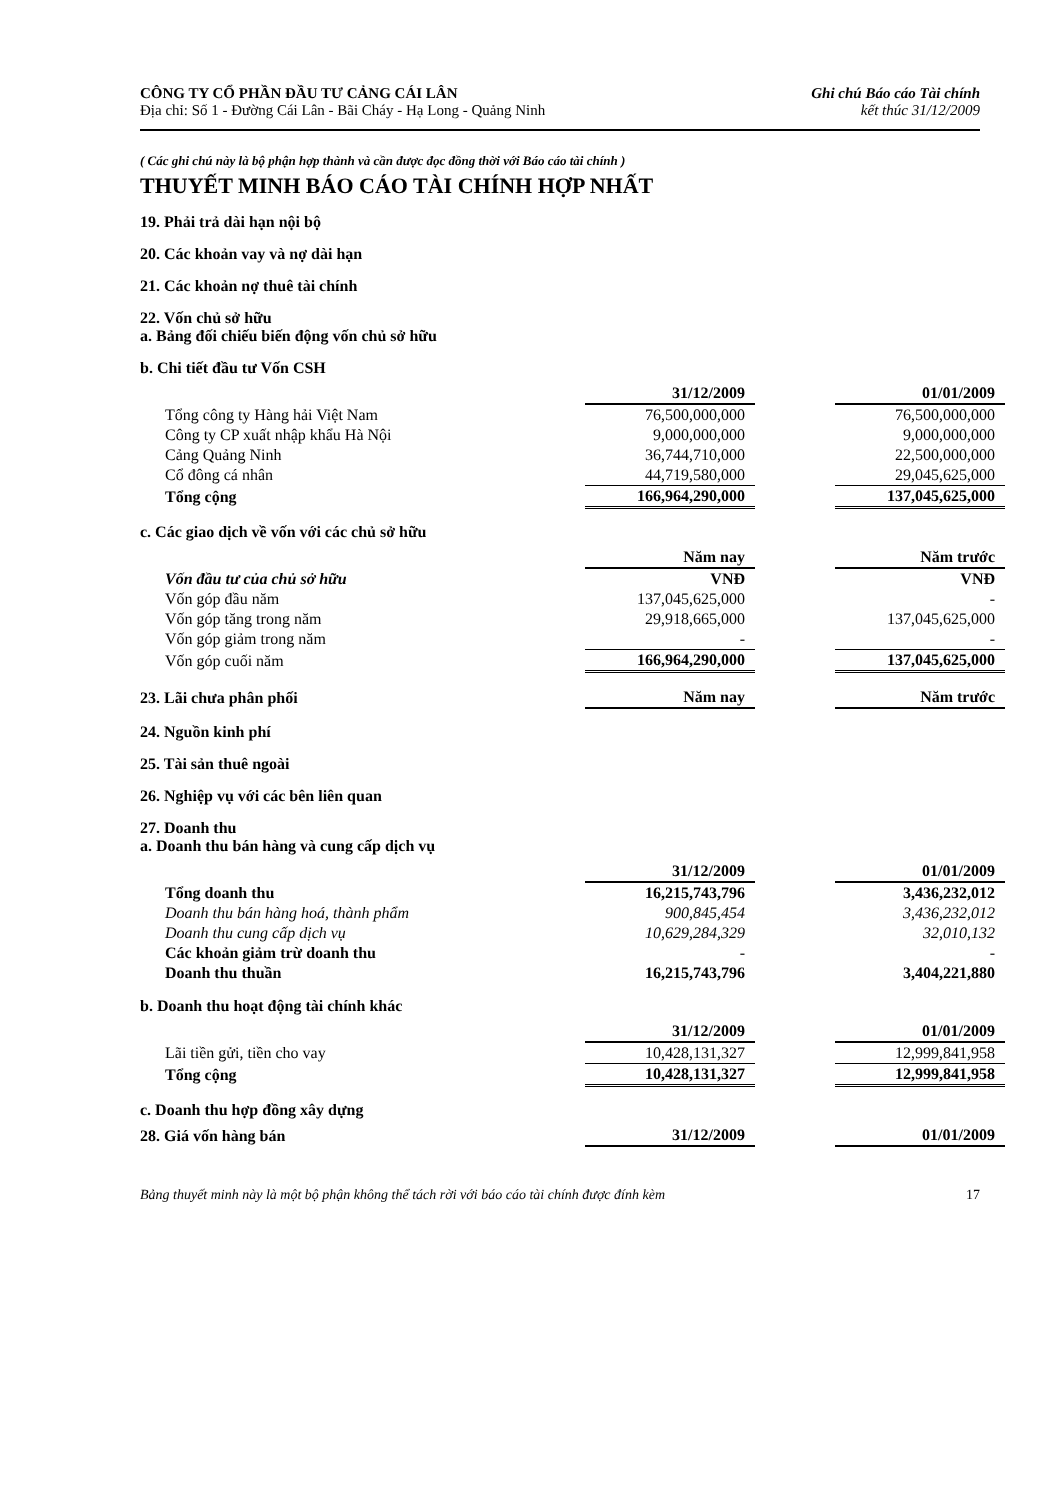CÔNG TY CỔ PHẦN ĐẦU TƯ CẢNG CÁI LÂN
Địa chỉ: Số 1 - Đường Cái Lân - Bãi Cháy - Hạ Long - Quảng Ninh
Ghi chú Báo cáo Tài chính
kết thúc 31/12/2009
( Các ghi chú này là bộ phận hợp thành và cần được đọc đồng thời với Báo cáo tài chính )
THUYẾT MINH BÁO CÁO TÀI CHÍNH HỢP NHẤT
19. Phải trả dài hạn nội bộ
20. Các khoản vay và nợ dài hạn
21. Các khoản nợ thuê tài chính
22. Vốn chủ sở hữu
a. Bảng đối chiếu biến động vốn chủ sở hữu
b. Chi tiết đầu tư Vốn CSH
| | 31/12/2009 | | 01/01/2009 |
| Tổng công ty Hàng hải Việt Nam | 76,500,000,000 | | 76,500,000,000 |
| Công ty CP xuất nhập khẩu Hà Nội | 9,000,000,000 | | 9,000,000,000 |
| Cảng Quảng Ninh | 36,744,710,000 | | 22,500,000,000 |
| Cổ đông cá nhân | 44,719,580,000 | | 29,045,625,000 |
| Tổng cộng | 166,964,290,000 | | 137,045,625,000 |
c. Các giao dịch về vốn với các chủ sở hữu
| | Năm nay | | Năm trước |
| Vốn đầu tư của chủ sở hữu | VNĐ | | VNĐ |
| Vốn góp đầu năm | 137,045,625,000 | | - |
| Vốn góp tăng trong năm | 29,918,665,000 | | 137,045,625,000 |
| Vốn góp giảm trong năm | - | | - |
| Vốn góp cuối năm | 166,964,290,000 | | 137,045,625,000 |
| 23. Lãi chưa phân phối | Năm nay | | Năm trước |
24. Nguồn kinh phí
25. Tài sản thuê ngoài
26. Nghiệp vụ với các bên liên quan
27. Doanh thu
a. Doanh thu bán hàng và cung cấp dịch vụ
| | 31/12/2009 | | 01/01/2009 |
| Tổng doanh thu | 16,215,743,796 | | 3,436,232,012 |
| Doanh thu bán hàng hoá, thành phẩm | 900,845,454 | | 3,436,232,012 |
| Doanh thu cung cấp dịch vụ | 10,629,284,329 | | 32,010,132 |
| Các khoản giảm trừ doanh thu | - | | - |
| Doanh thu thuần | 16,215,743,796 | | 3,404,221,880 |
b. Doanh thu hoạt động tài chính khác
| | 31/12/2009 | | 01/01/2009 |
| Lãi tiền gửi, tiền cho vay | 10,428,131,327 | | 12,999,841,958 |
| Tổng cộng | 10,428,131,327 | | 12,999,841,958 |
c. Doanh thu hợp đồng xây dựng
| 28. Giá vốn hàng bán | 31/12/2009 | | 01/01/2009 |
Bảng thuyết minh này là một bộ phận không thể tách rời với báo cáo tài chính được đính kèm 17